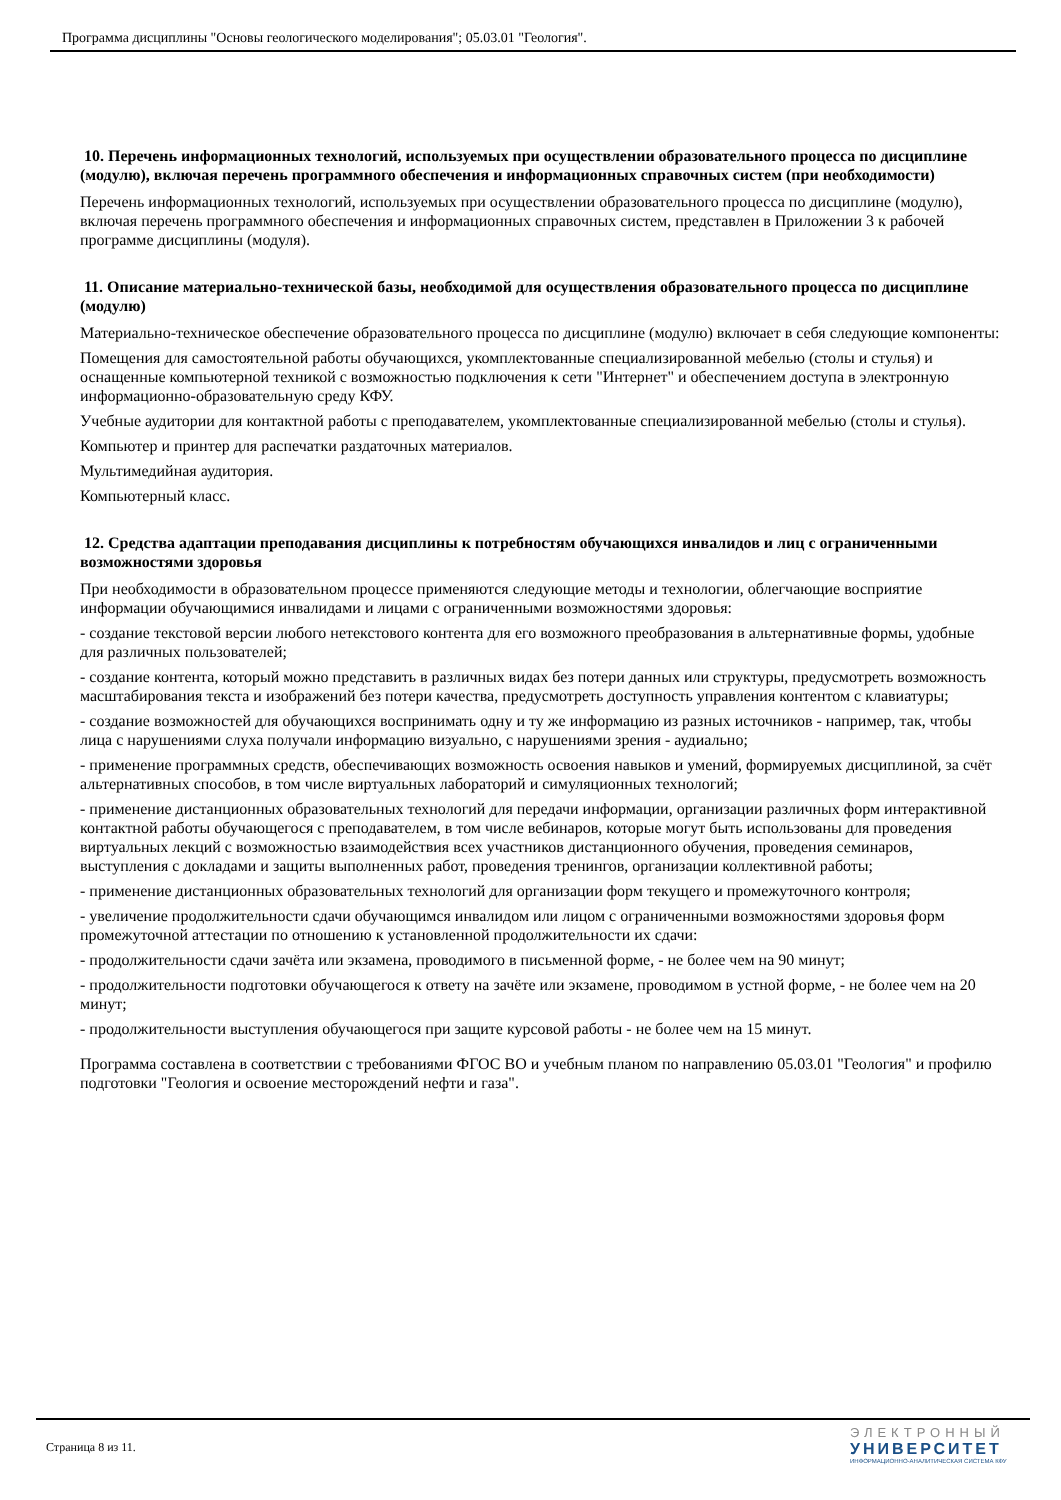Программа дисциплины "Основы геологического моделирования"; 05.03.01 "Геология".
10. Перечень информационных технологий, используемых при осуществлении образовательного процесса по дисциплине (модулю), включая перечень программного обеспечения и информационных справочных систем (при необходимости)
Перечень информационных технологий, используемых при осуществлении образовательного процесса по дисциплине (модулю), включая перечень программного обеспечения и информационных справочных систем, представлен в Приложении 3 к рабочей программе дисциплины (модуля).
11. Описание материально-технической базы, необходимой для осуществления образовательного процесса по дисциплине (модулю)
Материально-техническое обеспечение образовательного процесса по дисциплине (модулю) включает в себя следующие компоненты:
Помещения для самостоятельной работы обучающихся, укомплектованные специализированной мебелью (столы и стулья) и оснащенные компьютерной техникой с возможностью подключения к сети "Интернет" и обеспечением доступа в электронную информационно-образовательную среду КФУ.
Учебные аудитории для контактной работы с преподавателем, укомплектованные специализированной мебелью (столы и стулья).
Компьютер и принтер для распечатки раздаточных материалов.
Мультимедийная аудитория.
Компьютерный класс.
12. Средства адаптации преподавания дисциплины к потребностям обучающихся инвалидов и лиц с ограниченными возможностями здоровья
При необходимости в образовательном процессе применяются следующие методы и технологии, облегчающие восприятие информации обучающимися инвалидами и лицами с ограниченными возможностями здоровья:
- создание текстовой версии любого нетекстового контента для его возможного преобразования в альтернативные формы, удобные для различных пользователей;
- создание контента, который можно представить в различных видах без потери данных или структуры, предусмотреть возможность масштабирования текста и изображений без потери качества, предусмотреть доступность управления контентом с клавиатуры;
- создание возможностей для обучающихся воспринимать одну и ту же информацию из разных источников - например, так, чтобы лица с нарушениями слуха получали информацию визуально, с нарушениями зрения - аудиально;
- применение программных средств, обеспечивающих возможность освоения навыков и умений, формируемых дисциплиной, за счёт альтернативных способов, в том числе виртуальных лабораторий и симуляционных технологий;
- применение дистанционных образовательных технологий для передачи информации, организации различных форм интерактивной контактной работы обучающегося с преподавателем, в том числе вебинаров, которые могут быть использованы для проведения виртуальных лекций с возможностью взаимодействия всех участников дистанционного обучения, проведения семинаров, выступления с докладами и защиты выполненных работ, проведения тренингов, организации коллективной работы;
- применение дистанционных образовательных технологий для организации форм текущего и промежуточного контроля;
- увеличение продолжительности сдачи обучающимся инвалидом или лицом с ограниченными возможностями здоровья форм промежуточной аттестации по отношению к установленной продолжительности их сдачи:
- продолжительности сдачи зачёта или экзамена, проводимого в письменной форме, - не более чем на 90 минут;
- продолжительности подготовки обучающегося к ответу на зачёте или экзамене, проводимом в устной форме, - не более чем на 20 минут;
- продолжительности выступления обучающегося при защите курсовой работы - не более чем на 15 минут.
Программа составлена в соответствии с требованиями ФГОС ВО и учебным планом по направлению 05.03.01 "Геология" и профилю подготовки "Геология и освоение месторождений нефти и газа".
Страница 8 из 11.
ЭЛЕКТРОННЫЙ
УНИВЕРСИТЕТ
ИНФОРМАЦИОННО-АНАЛИТИЧЕСКАЯ СИСТЕМА КФУ